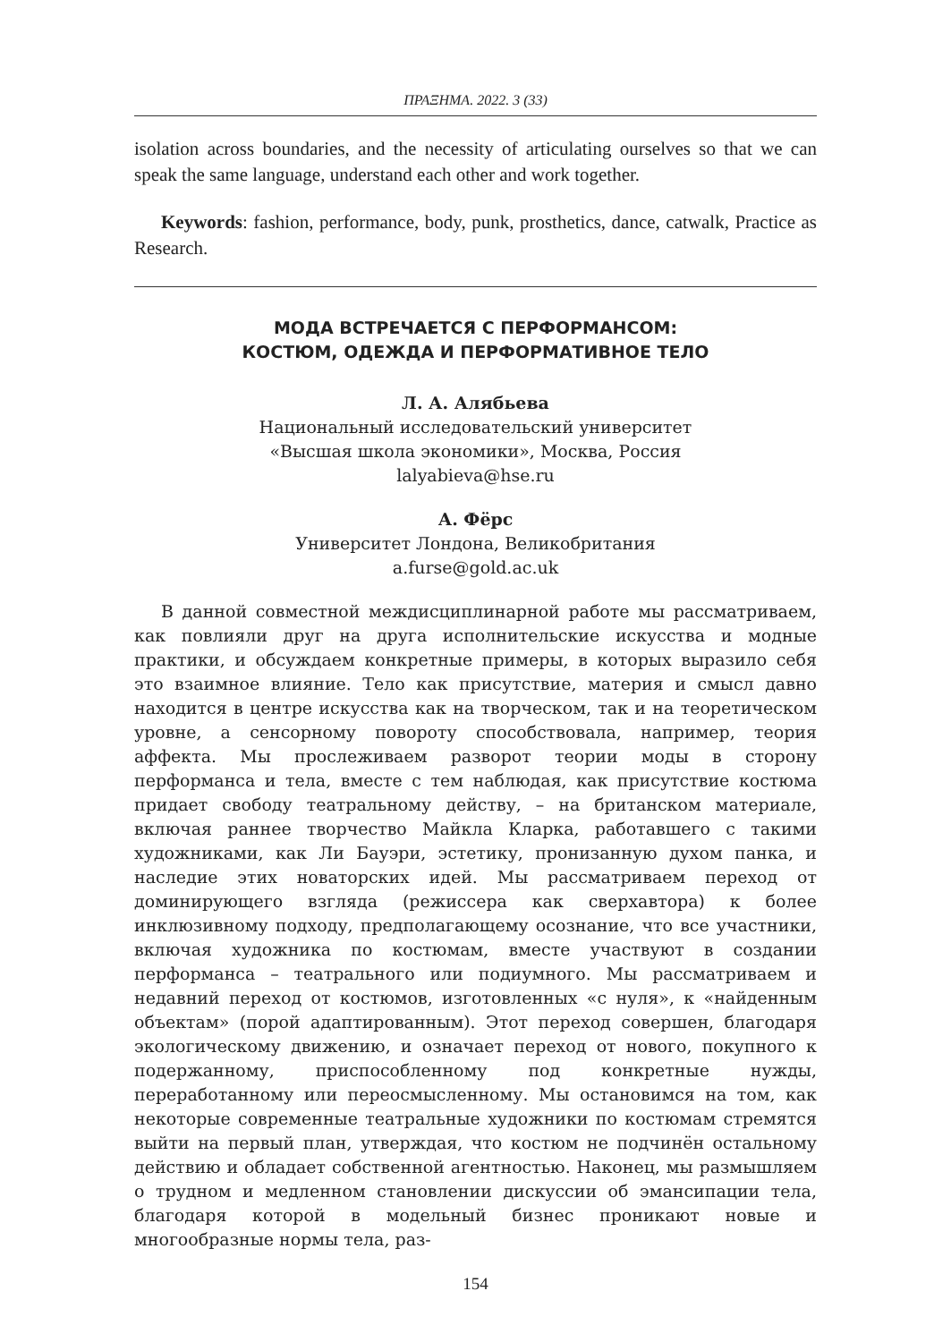ΠΡΑΞΗΜΑ. 2022. 3 (33)
isolation across boundaries, and the necessity of articulating ourselves so that we can speak the same language, understand each other and work together.
Keywords: fashion, performance, body, punk, prosthetics, dance, catwalk, Practice as Research.
МОДА ВСТРЕЧАЕТСЯ С ПЕРФОРМАНСОМ:
КОСТЮМ, ОДЕЖДА И ПЕРФОРМАТИВНОЕ ТЕЛО
Л. А. Алябьева
Национальный исследовательский университет
«Высшая школа экономики», Москва, Россия
lalyabieva@hse.ru
А. Фёрс
Университет Лондона, Великобритания
a.furse@gold.ac.uk
В данной совместной междисциплинарной работе мы рассматриваем, как повлияли друг на друга исполнительские искусства и модные практики, и обсуждаем конкретные примеры, в которых выразило себя это взаимное влияние. Тело как присутствие, материя и смысл давно находится в центре искусства как на творческом, так и на теоретическом уровне, а сенсорному повороту способствовала, например, теория аффекта. Мы прослеживаем разворот теории моды в сторону перформанса и тела, вместе с тем наблюдая, как присутствие костюма придает свободу театральному действу, – на британском материале, включая раннее творчество Майкла Кларка, работавшего с такими художниками, как Ли Бауэри, эстетику, пронизанную духом панка, и наследие этих новаторских идей. Мы рассматриваем переход от доминирующего взгляда (режиссера как сверхавтора) к более инклюзивному подходу, предполагающему осознание, что все участники, включая художника по костюмам, вместе участвуют в создании перформанса – театрального или подиумного. Мы рассматриваем и недавний переход от костюмов, изготовленных «с нуля», к «найденным объектам» (порой адаптированным). Этот переход совершен, благодаря экологическому движению, и означает переход от нового, покупного к подержанному, приспособленному под конкретные нужды, переработанному или переосмысленному. Мы остановимся на том, как некоторые современные театральные художники по костюмам стремятся выйти на первый план, утверждая, что костюм не подчинён остальному действию и обладает собственной агентностью. Наконец, мы размышляем о трудном и медленном становлении дискуссии об эмансипации тела, благодаря которой в модельный бизнес проникают новые и многообразные нормы тела, раз-
154